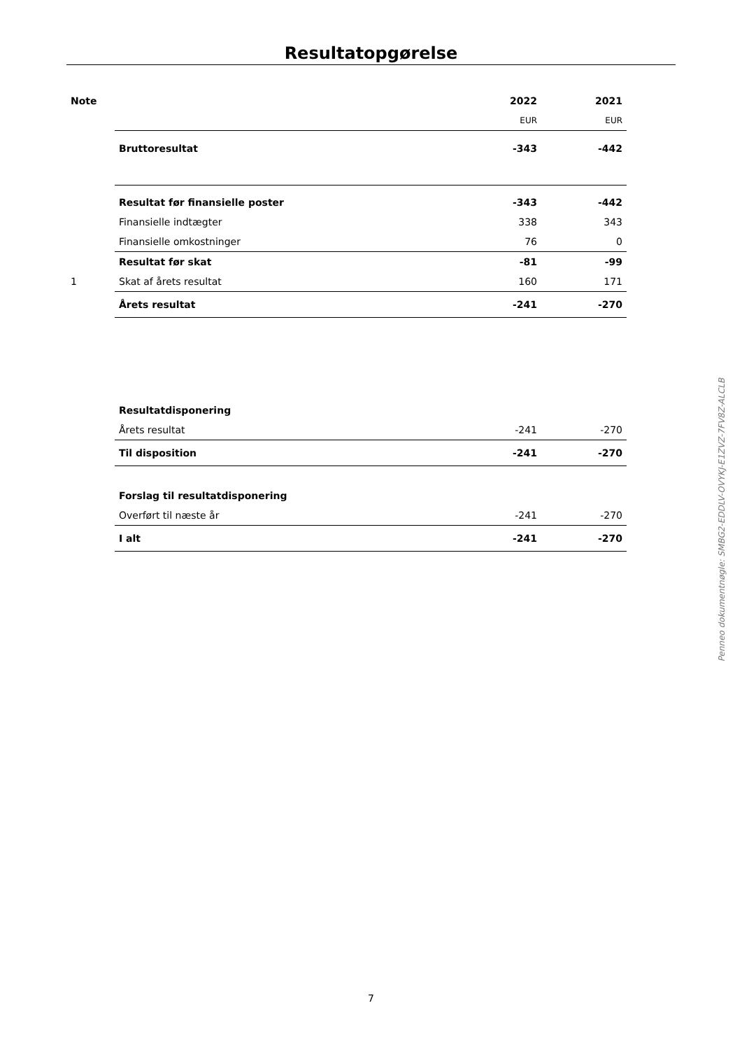Resultatopgørelse
| Note | | 2022 | 2021 |
| | | EUR | EUR |
| | Bruttoresultat | -343 | -442 |
| | Resultat før finansielle poster | -343 | -442 |
| | Finansielle indtægter | 338 | 343 |
| | Finansielle omkostninger | 76 | 0 |
| | Resultat før skat | -81 | -99 |
| 1 | Skat af årets resultat | 160 | 171 |
| | Årets resultat | -241 | -270 |
| | Resultatdisponering | | |
| | Årets resultat | -241 | -270 |
| | Til disposition | -241 | -270 |
| | Forslag til resultatdisponering | | |
| | Overført til næste år | -241 | -270 |
| | I alt | -241 | -270 |
Penneo dokumentnøgle: SMBG2-EDDLV-OVYKJ-E1ZVZ-7FV8Z-ALCLB
7